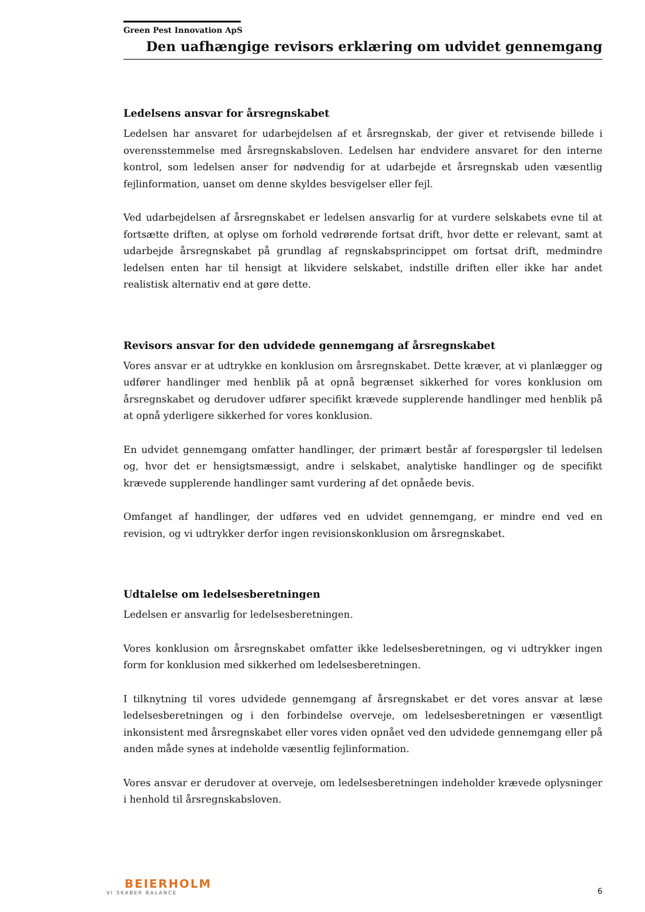Green Pest Innovation ApS
Den uafhængige revisors erklæring om udvidet gennemgang
Ledelsens ansvar for årsregnskabet
Ledelsen har ansvaret for udarbejdelsen af et årsregnskab, der giver et retvisende billede i overensstemmelse med årsregnskabsloven. Ledelsen har endvidere ansvaret for den interne kontrol, som ledelsen anser for nødvendig for at udarbejde et årsregnskab uden væsentlig fejlinformation, uanset om denne skyldes besvigelser eller fejl.
Ved udarbejdelsen af årsregnskabet er ledelsen ansvarlig for at vurdere selskabets evne til at fortsætte driften, at oplyse om forhold vedrørende fortsat drift, hvor dette er relevant, samt at udarbejde årsregnskabet på grundlag af regnskabsprincippet om fortsat drift, medmindre ledelsen enten har til hensigt at likvidere selskabet, indstille driften eller ikke har andet realistisk alternativ end at gøre dette.
Revisors ansvar for den udvidede gennemgang af årsregnskabet
Vores ansvar er at udtrykke en konklusion om årsregnskabet. Dette kræver, at vi planlægger og udfører handlinger med henblik på at opnå begrænset sikkerhed for vores konklusion om årsregnskabet og derudover udfører specifikt krævede supplerende handlinger med henblik på at opnå yderligere sikkerhed for vores konklusion.
En udvidet gennemgang omfatter handlinger, der primært består af forespørgsler til ledelsen og, hvor det er hensigtsmæssigt, andre i selskabet, analytiske handlinger og de specifikt krævede supplerende handlinger samt vurdering af det opnåede bevis.
Omfanget af handlinger, der udføres ved en udvidet gennemgang, er mindre end ved en revision, og vi udtrykker derfor ingen revisionskonklusion om årsregnskabet.
Udtalelse om ledelsesberetningen
Ledelsen er ansvarlig for ledelsesberetningen.
Vores konklusion om årsregnskabet omfatter ikke ledelsesberetningen, og vi udtrykker ingen form for konklusion med sikkerhed om ledelsesberetningen.
I tilknytning til vores udvidede gennemgang af årsregnskabet er det vores ansvar at læse ledelsesberetningen og i den forbindelse overveje, om ledelsesberetningen er væsentligt inkonsistent med årsregnskabet eller vores viden opnået ved den udvidede gennemgang eller på anden måde synes at indeholde væsentlig fejlinformation.
Vores ansvar er derudover at overveje, om ledelsesberetningen indeholder krævede oplysninger i henhold til årsregnskabsloven.
BEIERHOLM
VI SKABER BALANCE
6